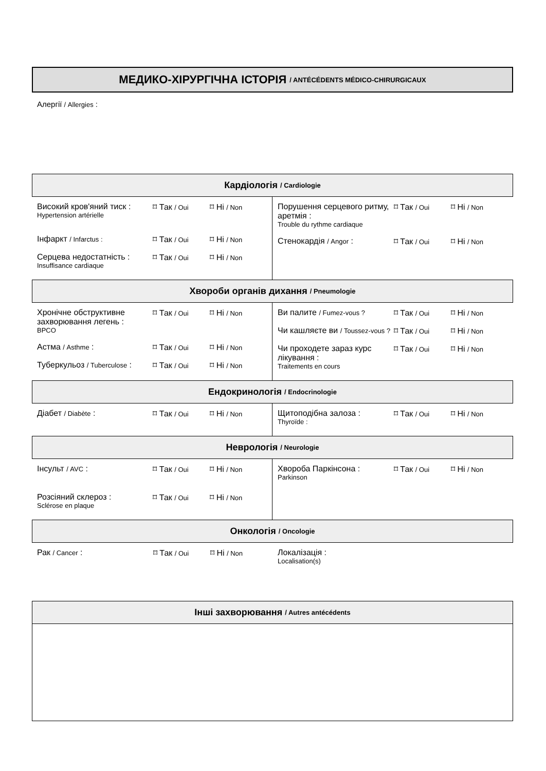МЕДИКО-ХІРУРГІЧНА ІСТОРІЯ / ANTÉCÉDENTS MÉDICO-CHIRURGICAUX
Алергії / Allergies :
Кардіологія / Cardiologie
Високий кров'яний тиск :
Hypertension artérielle
⌑ Так / Oui
⌑ Ні / Non
Інфаркт / Infarctus :
⌑ Так / Oui
⌑ Ні / Non
Серцева недостатність :
Insuffisance cardiaque
⌑ Так / Oui
⌑ Ні / Non
Порушення серцевого ритму, аретмія :
Trouble du rythme cardiaque
⌑ Так / Oui
⌑ Ні / Non
Стенокардія / Angor : ⌑ Так / Oui
⌑ Ні / Non
Хвороби органів дихання / Pneumologie
Хронічне обструктивне захворювання легень :
BPCO
⌑ Так / Oui
⌑ Ні / Non
Астма / Asthme : ⌑ Так / Oui
⌑ Ні / Non
Туберкульоз / Tuberculose :
⌑ Так / Oui
⌑ Ні / Non
Ви палите / Fumez-vous ?
⌑ Так / Oui
⌑ Ні / Non
Чи кашляєте ви / Toussez-vous ?
⌑ Так / Oui
⌑ Ні / Non
Чи проходете зараз курс лікування :
Traitements en cours
⌑ Так / Oui
⌑ Ні / Non
Ендокринологія / Endocrinologie
Діабет / Diabète : ⌑ Так / Oui
⌑ Ні / Non
Щитоподібна залоза :
Thyroïde :
⌑ Так / Oui
⌑ Ні / Non
Неврологія / Neurologie
Інсульт / AVC : ⌑ Так / Oui
⌑ Ні / Non
Розсіяний склероз :
Sclérose en plaque
⌑ Так / Oui
⌑ Ні / Non
Хвороба Паркінсона :
Parkinson
⌑ Так / Oui
⌑ Ні / Non
Онкологія / Oncologie
Рак / Cancer : ⌑ Так / Oui
⌑ Ні / Non
Локалізація :
Localisation(s)
Інші захворювання / Autres antécédents